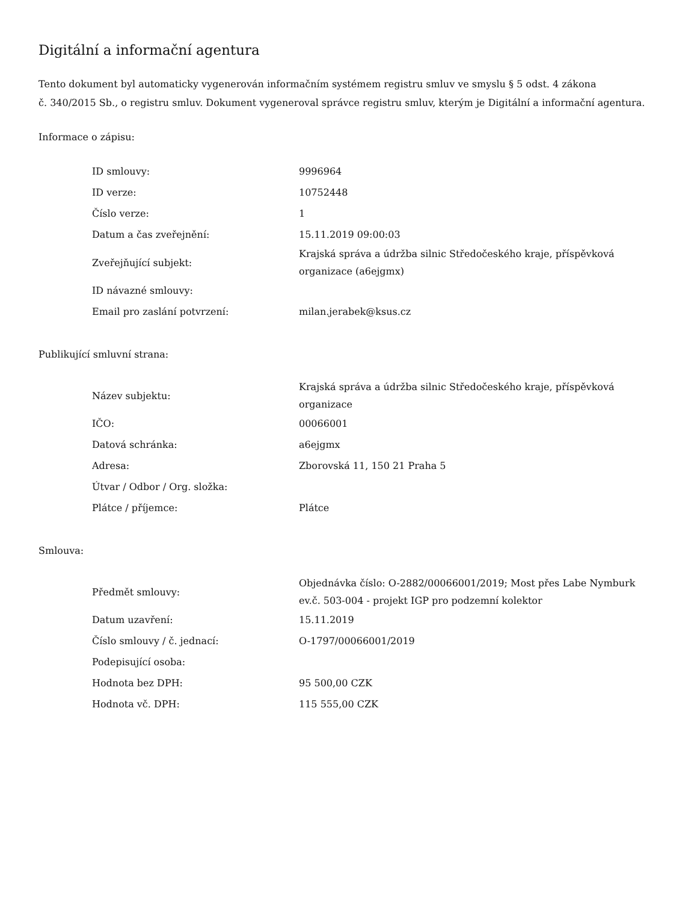Digitální a informační agentura
Tento dokument byl automaticky vygenerován informačním systémem registru smluv ve smyslu § 5 odst. 4 zákona
č. 340/2015 Sb., o registru smluv. Dokument vygeneroval správce registru smluv, kterým je Digitální a informační agentura.
Informace o zápisu:
| ID smlouvy: | 9996964 |
| ID verze: | 10752448 |
| Číslo verze: | 1 |
| Datum a čas zveřejnění: | 15.11.2019 09:00:03 |
| Zveřejňující subjekt: | Krajská správa a údržba silnic Středočeského kraje, příspěvková organizace (a6ejgmx) |
| ID návazné smlouvy: | |
| Email pro zaslání potvrzení: | milan.jerabek@ksus.cz |
Publikující smluvní strana:
| Název subjektu: | Krajská správa a údržba silnic Středočeského kraje, příspěvková organizace |
| IČO: | 00066001 |
| Datová schránka: | a6ejgmx |
| Adresa: | Zborovská 11, 150 21 Praha 5 |
| Útvar / Odbor / Org. složka: | |
| Plátce / příjemce: | Plátce |
Smlouva:
| Předmět smlouvy: | Objednávka číslo: O-2882/00066001/2019; Most přes Labe Nymburk ev.č. 503-004 - projekt IGP pro podzemní kolektor |
| Datum uzavření: | 15.11.2019 |
| Číslo smlouvy / č. jednací: | O-1797/00066001/2019 |
| Podepisující osoba: | |
| Hodnota bez DPH: | 95 500,00 CZK |
| Hodnota vč. DPH: | 115 555,00 CZK |